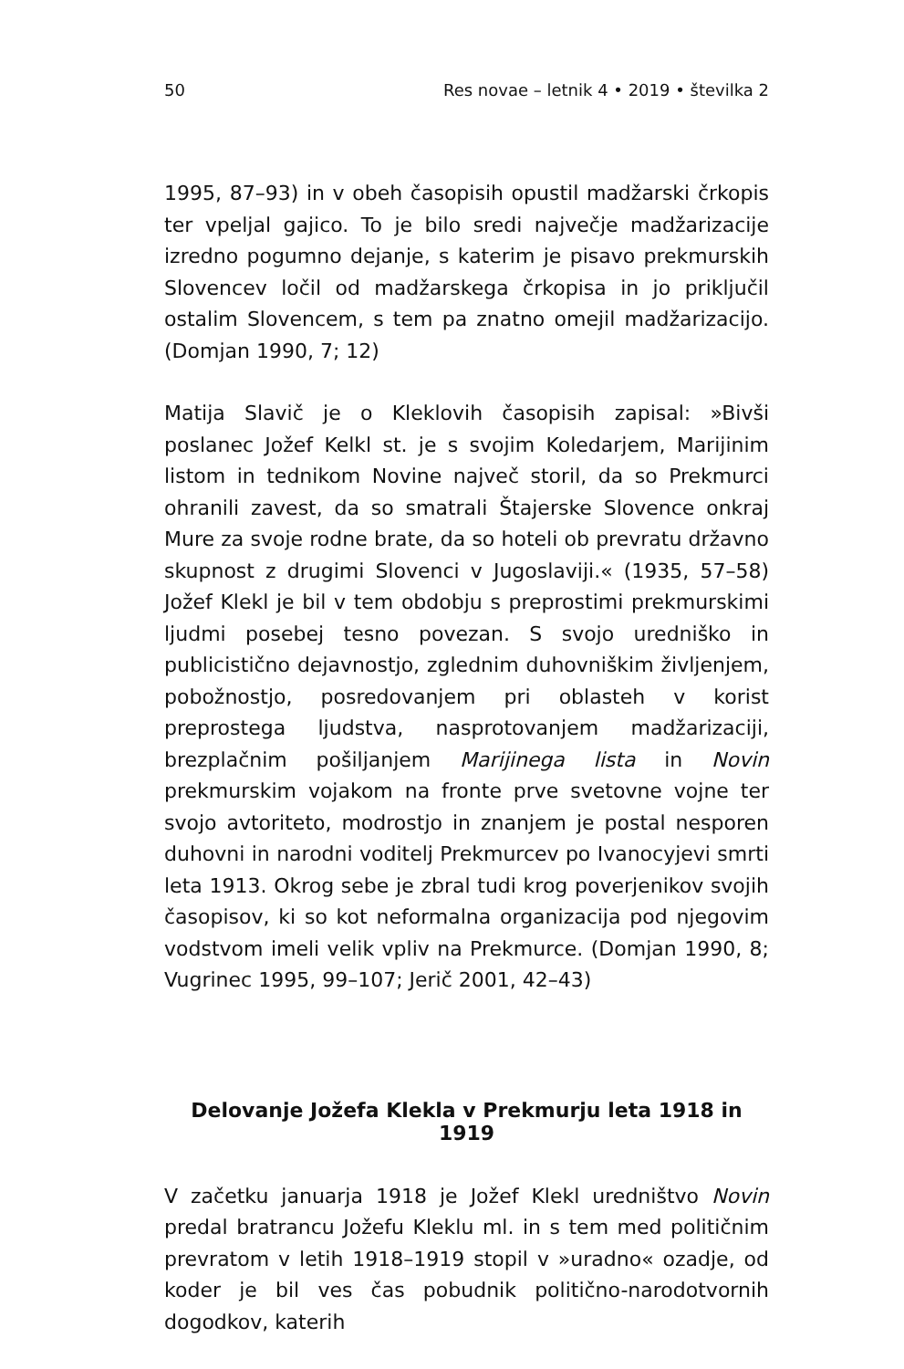50 Res novae – letnik 4 • 2019 • številka 2
1995, 87–93) in v obeh časopisih opustil madžarski črkopis ter vpeljal gajico. To je bilo sredi največje madžarizacije izredno pogumno dejanje, s katerim je pisavo prekmurskih Slovencev ločil od madžarskega črkopisa in jo priključil ostalim Slovencem, s tem pa znatno omejil madžarizacijo. (Domjan 1990, 7; 12)
Matija Slavič je o Kleklovih časopisih zapisal: »Bivši poslanec Jožef Kelkl st. je s svojim Koledarjem, Marijinim listom in tednikom Novine največ storil, da so Prekmurci ohranili zavest, da so smatrali Štajerske Slovence onkraj Mure za svoje rodne brate, da so hoteli ob prevratu državno skupnost z drugimi Slovenci v Jugoslaviji.« (1935, 57–58) Jožef Klekl je bil v tem obdobju s preprostimi prekmurskimi ljudmi posebej tesno povezan. S svojo uredniško in publicistično dejavnostjo, zglednim duhovniškim življenjem, pobožnostjo, posredovanjem pri oblasteh v korist preprostega ljudstva, nasprotovanjem madžarizaciji, brezplačnim pošiljanjem Marijinega lista in Novin prekmurskim vojakom na fronte prve svetovne vojne ter svojo avtoriteto, modrostjo in znanjem je postal nesporen duhovni in narodni voditelj Prekmurcev po Ivanocyjevi smrti leta 1913. Okrog sebe je zbral tudi krog poverjenikov svojih časopisov, ki so kot neformalna organizacija pod njegovim vodstvom imeli velik vpliv na Prekmurce. (Domjan 1990, 8; Vugrinec 1995, 99–107; Jerič 2001, 42–43)
Delovanje Jožefa Klekla v Prekmurju leta 1918 in 1919
V začetku januarja 1918 je Jožef Klekl uredništvo Novin predal bratrancu Jožefu Kleklu ml. in s tem med političnim prevratom v letih 1918–1919 stopil v »uradno« ozadje, od koder je bil ves čas pobudnik politično-narodotvornih dogodkov, katerih